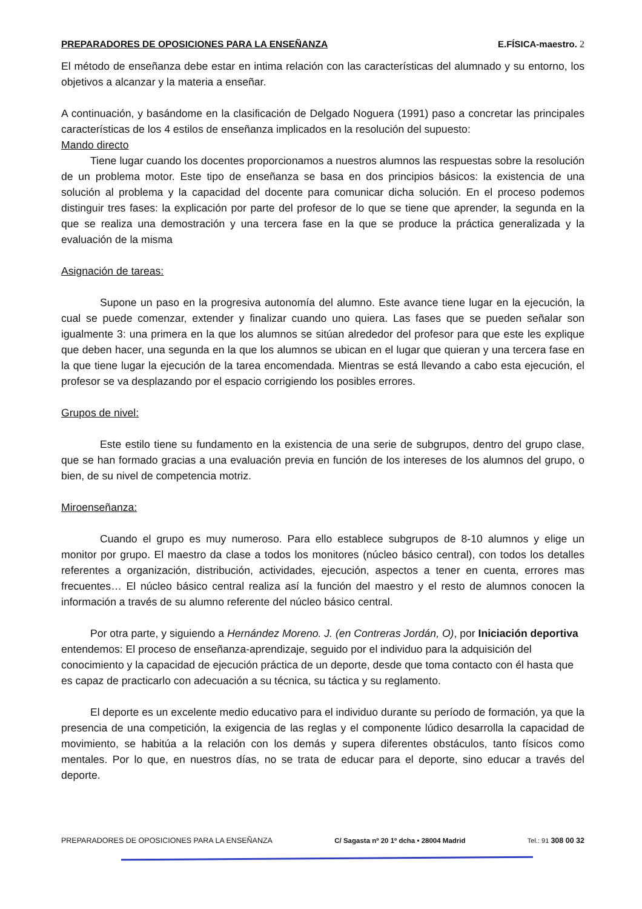PREPARADORES DE OPOSICIONES PARA LA ENSEÑANZA E.FÍSICA-maestro. 2
El método de enseñanza debe estar en intima relación con las características del alumnado y su entorno, los objetivos a alcanzar y la materia a enseñar.
A continuación, y basándome en la clasificación de Delgado Noguera (1991) paso a concretar las principales características de los 4 estilos de enseñanza implicados en la resolución del supuesto:
Mando directo
Tiene lugar cuando los docentes proporcionamos a nuestros alumnos las respuestas sobre la resolución de un problema motor. Este tipo de enseñanza se basa en dos principios básicos: la existencia de una solución al problema y la capacidad del docente para comunicar dicha solución. En el proceso podemos distinguir tres fases: la explicación por parte del profesor de lo que se tiene que aprender, la segunda en la que se realiza una demostración y una tercera fase en la que se produce la práctica generalizada y la evaluación de la misma
Asignación de tareas:
Supone un paso en la progresiva autonomía del alumno. Este avance tiene lugar en la ejecución, la cual se puede comenzar, extender y finalizar cuando uno quiera. Las fases que se pueden señalar son igualmente 3: una primera en la que los alumnos se sitúan alrededor del profesor para que este les explique que deben hacer, una segunda en la que los alumnos se ubican en el lugar que quieran y una tercera fase en la que tiene lugar la ejecución de la tarea encomendada. Mientras se está llevando a cabo esta ejecución, el profesor se va desplazando por el espacio corrigiendo los posibles errores.
Grupos de nivel:
Este estilo tiene su fundamento en la existencia de una serie de subgrupos, dentro del grupo clase, que se han formado gracias a una evaluación previa en función de los intereses de los alumnos del grupo, o bien, de su nivel de competencia motriz.
Miroenseñanza:
Cuando el grupo es muy numeroso. Para ello establece subgrupos de 8-10 alumnos y elige un monitor por grupo. El maestro da clase a todos los monitores (núcleo básico central), con todos los detalles referentes a organización, distribución, actividades, ejecución, aspectos a tener en cuenta, errores mas frecuentes… El núcleo básico central realiza así la función del maestro y el resto de alumnos conocen la información a través de su alumno referente del núcleo básico central.
Por otra parte, y siguiendo a Hernández Moreno. J. (en Contreras Jordán, O), por Iniciación deportiva entendemos: El proceso de enseñanza-aprendizaje, seguido por el individuo para la adquisición del conocimiento y la capacidad de ejecución práctica de un deporte, desde que toma contacto con él hasta que es capaz de practicarlo con adecuación a su técnica, su táctica y su reglamento.
El deporte es un excelente medio educativo para el individuo durante su período de formación, ya que la presencia de una competición, la exigencia de las reglas y el componente lúdico desarrolla la capacidad de movimiento, se habitúa a la relación con los demás y supera diferentes obstáculos, tanto físicos como mentales. Por lo que, en nuestros días, no se trata de educar para el deporte, sino educar a través del deporte.
PREPARADORES DE OPOSICIONES PARA LA ENSEÑANZA C/ Sagasta nº 20 1º dcha • 28004 Madrid Tel.: 91 308 00 32